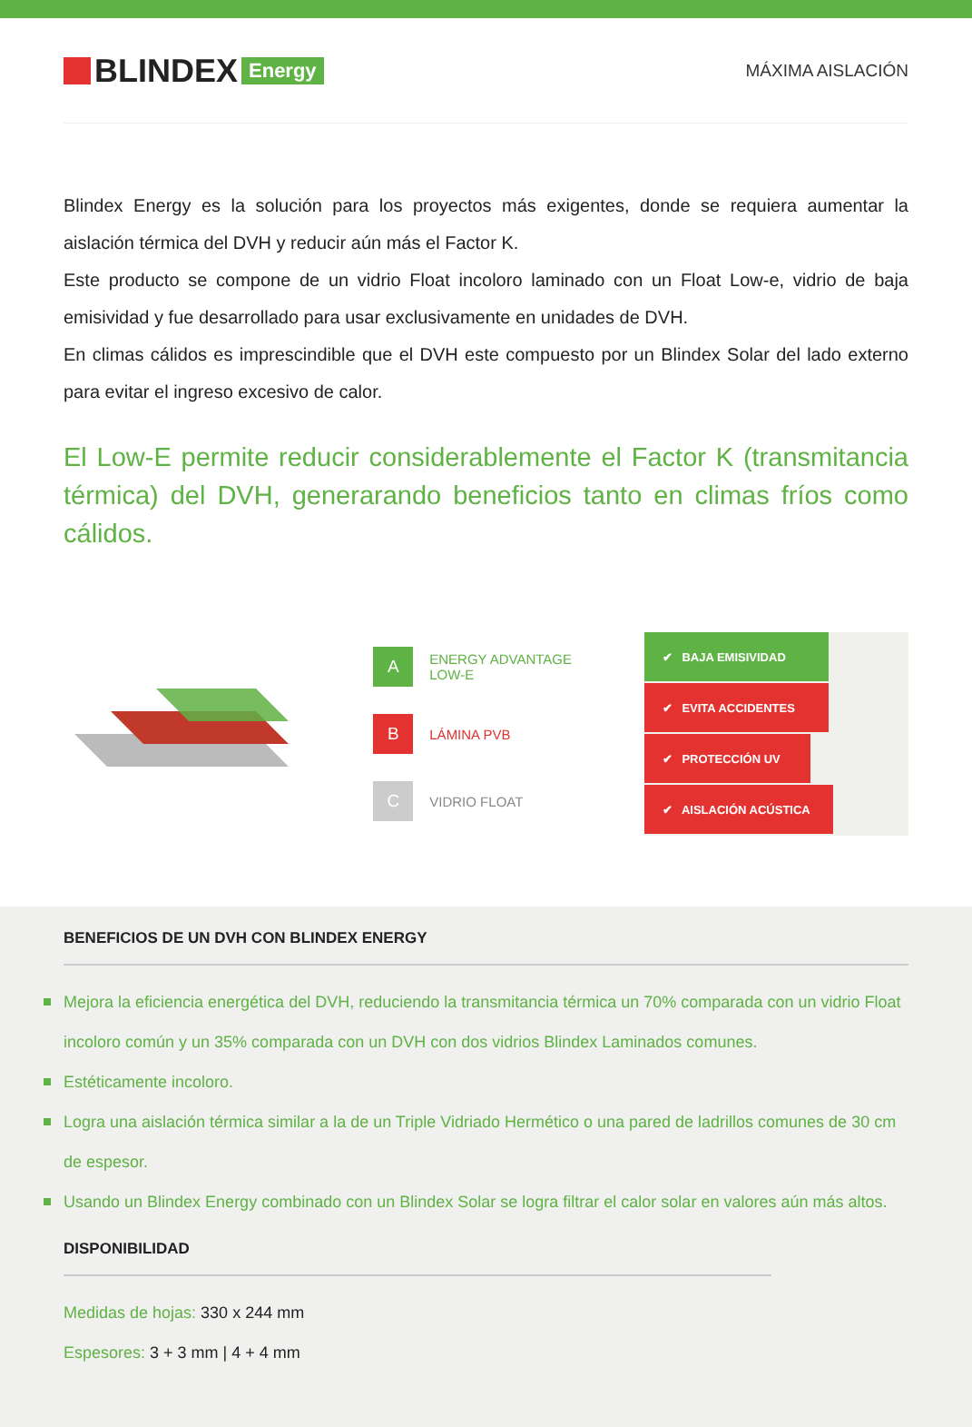BLINDEX Energy
MÁXIMA AISLACIÓN
Blindex Energy es la solución para los proyectos más exigentes, donde se requiera aumentar la aislación térmica del DVH y reducir aún más el Factor K.
Este producto se compone de un vidrio Float incoloro laminado con un Float Low-e, vidrio de baja emisividad y fue desarrollado para usar exclusivamente en unidades de DVH.
En climas cálidos es imprescindible que el DVH este compuesto por un Blindex Solar del lado externo para evitar el ingreso excesivo de calor.
El Low-E permite reducir considerablemente el Factor K (transmitancia térmica) del DVH, generarando beneficios tanto en climas fríos como cálidos.
A ENERGY ADVANTAGE
LOW-E
B LÁMINA PVB
C VIDRIO FLOAT
✔ BAJA EMISIVIDAD
✔ EVITA ACCIDENTES
✔ PROTECCIÓN UV
✔ AISLACIÓN ACÚSTICA
BENEFICIOS DE UN DVH CON BLINDEX ENERGY
Mejora la eficiencia energética del DVH, reduciendo la transmitancia térmica un 70% comparada con un vidrio Float incoloro común y un 35% comparada con un DVH con dos vidrios Blindex Laminados comunes.
Estéticamente incoloro.
Logra una aislación térmica similar a la de un Triple Vidriado Hermético o una pared de ladrillos comunes de 30 cm de espesor.
Usando un Blindex Energy combinado con un Blindex Solar se logra filtrar el calor solar en valores aún más altos.
DISPONIBILIDAD
Medidas de hojas: 330 x 244 mm
Espesores: 3 + 3 mm | 4 + 4 mm